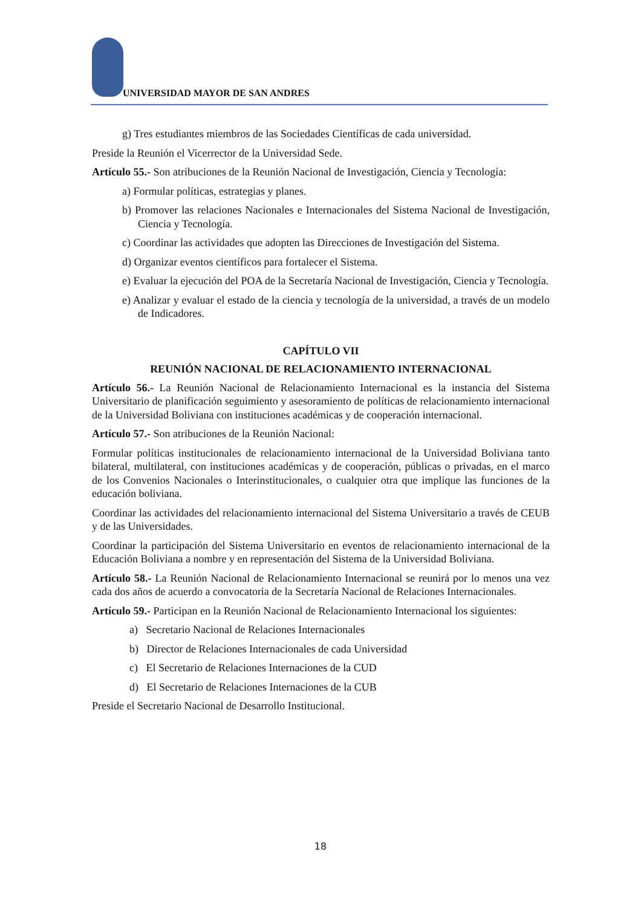UNIVERSIDAD MAYOR DE SAN ANDRES
g) Tres estudiantes miembros de las Sociedades Científicas de cada universidad.
Preside la Reunión el Vicerrector de la Universidad Sede.
Artículo 55.- Son atribuciones de la Reunión Nacional de Investigación, Ciencia y Tecnología:
a) Formular políticas, estrategias y planes.
b) Promover las relaciones Nacionales e Internacionales del Sistema Nacional de Investigación, Ciencia y Tecnología.
c) Coordinar las actividades que adopten las Direcciones de Investigación del Sistema.
d) Organizar eventos científicos para fortalecer el Sistema.
e) Evaluar la ejecución del POA de la Secretaría Nacional de Investigación, Ciencia y Tecnología.
e) Analizar y evaluar el estado de la ciencia y tecnología de la universidad, a través de un modelo de Indicadores.
CAPÍTULO VII
REUNIÓN NACIONAL DE RELACIONAMIENTO INTERNACIONAL
Artículo 56.- La Reunión Nacional de Relacionamiento Internacional es la instancia del Sistema Universitario de planificación seguimiento y asesoramiento de políticas de relacionamiento internacional de la Universidad Boliviana con instituciones académicas y de cooperación internacional.
Artículo 57.- Son atribuciones de la Reunión Nacional:
Formular políticas institucionales de relacionamiento internacional de la Universidad Boliviana tanto bilateral, multilateral, con instituciones académicas y de cooperación, públicas o privadas, en el marco de los Convenios Nacionales o Interinstitucionales, o cualquier otra que implique las funciones de la educación boliviana.
Coordinar las actividades del relacionamiento internacional del Sistema Universitario a través de CEUB y de las Universidades.
Coordinar la participación del Sistema Universitario en eventos de relacionamiento internacional de la Educación Boliviana a nombre y en representación del Sistema de la Universidad Boliviana.
Artículo 58.- La Reunión Nacional de Relacionamiento Internacional se reunirá por lo menos una vez cada dos años de acuerdo a convocatoria de la Secretaría Nacional de Relaciones Internacionales.
Artículo 59.- Participan en la Reunión Nacional de Relacionamiento Internacional los siguientes:
a) Secretario Nacional de Relaciones Internacionales
b) Director de Relaciones Internacionales de cada Universidad
c) El Secretario de Relaciones Internaciones de la CUD
d) El Secretario de Relaciones Internaciones de la CUB
Preside el Secretario Nacional de Desarrollo Institucional.
18